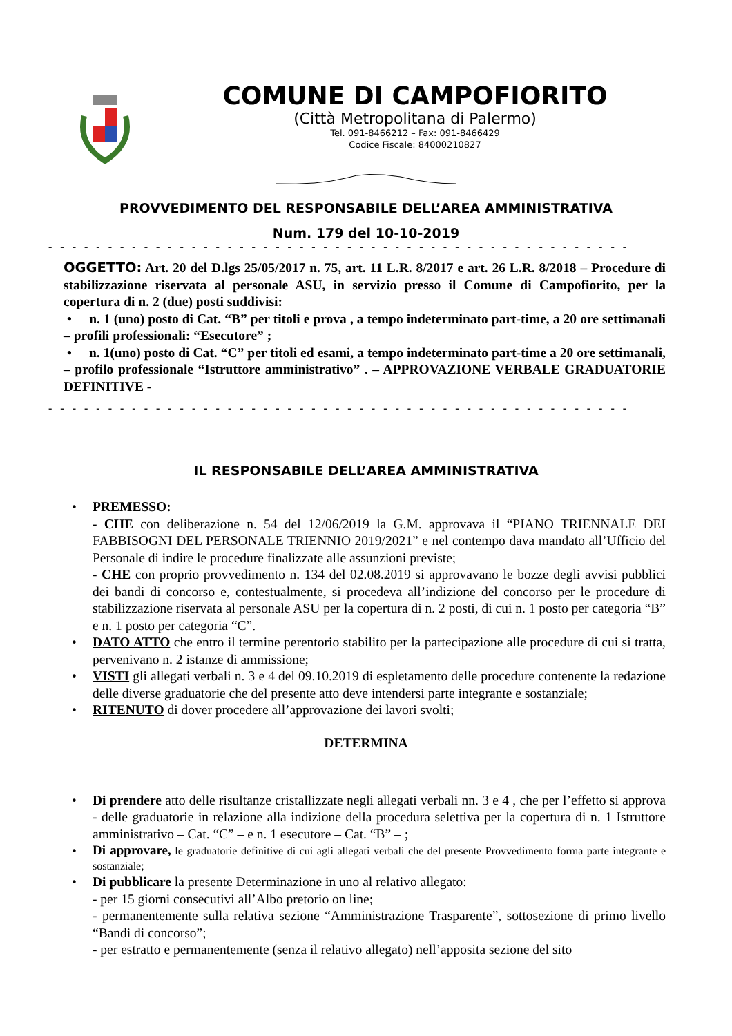COMUNE DI CAMPOFIORITO
(Città Metropolitana di Palermo)
Tel. 091-8466212 – Fax: 091-8466429
Codice Fiscale: 84000210827
PROVVEDIMENTO DEL RESPONSABILE DELL’AREA AMMINISTRATIVA
Num. 179 del 10-10-2019
- - - - - - - - - - - - - - - - - - - - - - - - - - - - - - - - - - - - - - - - - - - - - - - - - - - - - - -
OGGETTO: Art. 20 del D.lgs 25/05/2017 n. 75, art. 11 L.R. 8/2017 e art. 26 L.R. 8/2018 – Procedure di stabilizzazione riservata al personale ASU, in servizio presso il Comune di Campofiorito, per la copertura di n. 2 (due) posti suddivisi:
• n. 1 (uno) posto di Cat. “B” per titoli e prova , a tempo indeterminato part-time, a 20 ore settimanali – profili professionali: “Esecutore” ;
• n. 1(uno) posto di Cat. “C” per titoli ed esami, a tempo indeterminato part-time a 20 ore settimanali, – profilo professionale “Istruttore amministrativo” . – APPROVAZIONE VERBALE GRADUATORIE DEFINITIVE -
- - - - - - - - - - - - - - - - - - - - - - - - - - - - - - - - - - - - - - - - - - - - - - - - - - - - - - -
IL RESPONSABILE DELL’AREA AMMINISTRATIVA
• PREMESSO:
- CHE con deliberazione n. 54 del 12/06/2019 la G.M. approvava il “PIANO TRIENNALE DEI FABBISOGNI DEL PERSONALE TRIENNIO 2019/2021” e nel contempo dava mandato all’Ufficio del Personale di indire le procedure finalizzate alle assunzioni previste;
- CHE con proprio provvedimento n. 134 del 02.08.2019 si approvavano le bozze degli avvisi pubblici dei bandi di concorso e, contestualmente, si procedeva all’indizione del concorso per le procedure di stabilizzazione riservata al personale ASU per la copertura di n. 2 posti, di cui n. 1 posto per categoria “B” e n. 1 posto per categoria “C”.
• DATO ATTO che entro il termine perentorio stabilito per la partecipazione alle procedure di cui si tratta, pervenivano n. 2 istanze di ammissione;
• VISTI gli allegati verbali n. 3 e 4 del 09.10.2019 di espletamento delle procedure contenente la redazione delle diverse graduatorie che del presente atto deve intendersi parte integrante e sostanziale;
• RITENUTO di dover procedere all’approvazione dei lavori svolti;
DETERMINA
• Di prendere atto delle risultanze cristallizzate negli allegati verbali nn. 3 e 4 , che per l’effetto si approva - delle graduatorie in relazione alla indizione della procedura selettiva per la copertura di n. 1 Istruttore amministrativo – Cat. “C” – e n. 1 esecutore – Cat. “B” – ;
•
Di approvare, le graduatorie definitive di cui agli allegati verbali che del presente Provvedimento forma parte integrante e sostanziale;
• Di pubblicare la presente Determinazione in uno al relativo allegato:
- per 15 giorni consecutivi all’Albo pretorio on line;
- permanentemente sulla relativa sezione “Amministrazione Trasparente”, sottosezione di primo livello “Bandi di concorso”;
- per estratto e permanentemente (senza il relativo allegato) nell’apposita sezione del sito